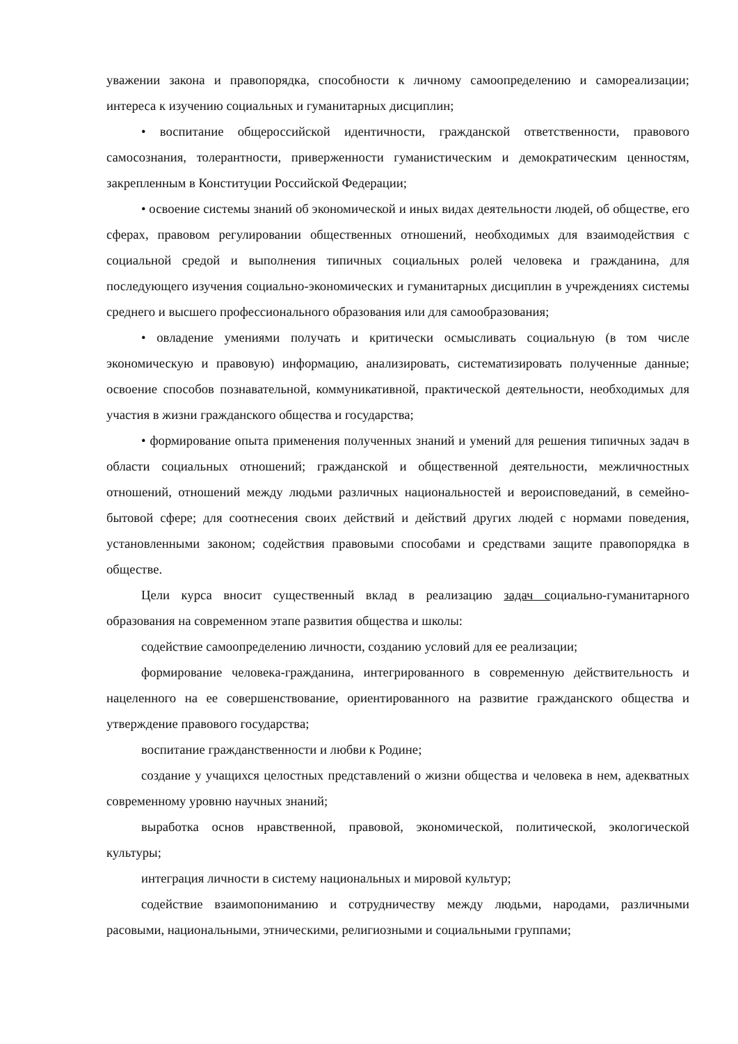уважении закона и правопорядка, способности к личному самоопределению и самореализации; интереса к изучению социальных и гуманитарных дисциплин;
• воспитание общероссийской идентичности, гражданской ответственности, правового самосознания, толерантности, приверженности гуманистическим и демократическим ценностям, закрепленным в Конституции Российской Федерации;
• освоение системы знаний об экономической и иных видах деятельности людей, об обществе, его сферах, правовом регулировании общественных отношений, необходимых для взаимодействия с социальной средой и выполнения типичных социальных ролей человека и гражданина, для последующего изучения социально-экономических и гуманитарных дисциплин в учреждениях системы среднего и высшего профессионального образования или для самообразования;
• овладение умениями получать и критически осмысливать социальную (в том числе экономическую и правовую) информацию, анализировать, систематизировать полученные данные; освоение способов познавательной, коммуникативной, практической деятельности, необходимых для участия в жизни гражданского общества и государства;
• формирование опыта применения полученных знаний и умений для решения типичных задач в области социальных отношений; гражданской и общественной деятельности, межличностных отношений, отношений между людьми различных национальностей и вероисповеданий, в семейно-бытовой сфере; для соотнесения своих действий и действий других людей с нормами поведения, установленными законом; содействия правовыми способами и средствами защите правопорядка в обществе.
Цели курса вносит существенный вклад в реализацию задач социально-гуманитарного образования на современном этапе развития общества и школы:
содействие самоопределению личности, созданию условий для ее реализации;
формирование человека-гражданина, интегрированного в современную действительность и нацеленного на ее совершенствование, ориентированного на развитие гражданского общества и утверждение правового государства;
воспитание гражданственности и любви к Родине;
создание у учащихся целостных представлений о жизни общества и человека в нем, адекватных современному уровню научных знаний;
выработка основ нравственной, правовой, экономической, политической, экологической культуры;
интеграция личности в систему национальных и мировой культур;
содействие взаимопониманию и сотрудничеству между людьми, народами, различными расовыми, национальными, этническими, религиозными и социальными группами;